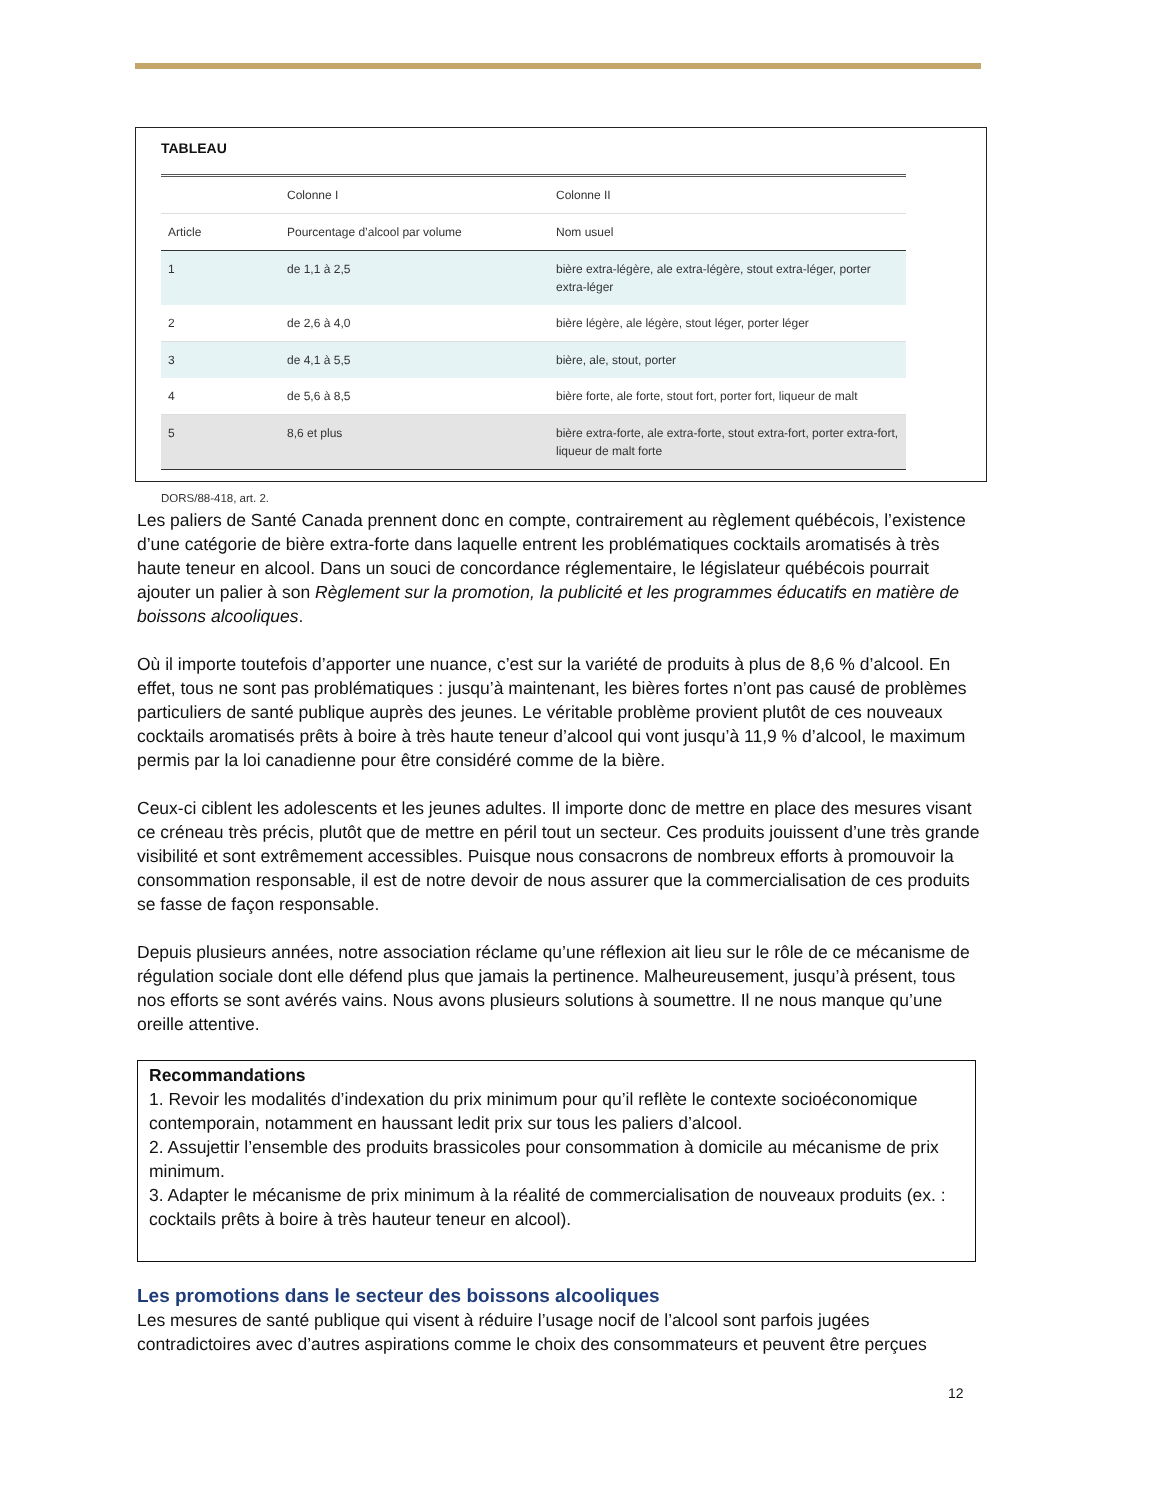TABLEAU
| | Colonne I | Colonne II |
| Article | Pourcentage d’alcool par volume | Nom usuel |
| 1 | de 1,1 à 2,5 | bière extra-légère, ale extra-légère, stout extra-léger, porter extra-léger |
| 2 | de 2,6 à 4,0 | bière légère, ale légère, stout léger, porter léger |
| 3 | de 4,1 à 5,5 | bière, ale, stout, porter |
| 4 | de 5,6 à 8,5 | bière forte, ale forte, stout fort, porter fort, liqueur de malt |
| 5 | 8,6 et plus | bière extra-forte, ale extra-forte, stout extra-fort, porter extra-fort, liqueur de malt forte |
DORS/88-418, art. 2.
Les paliers de Santé Canada prennent donc en compte, contrairement au règlement québécois, l’existence d’une catégorie de bière extra-forte dans laquelle entrent les problématiques cocktails aromatisés à très haute teneur en alcool. Dans un souci de concordance réglementaire, le législateur québécois pourrait ajouter un palier à son Règlement sur la promotion, la publicité et les programmes éducatifs en matière de boissons alcooliques.
Où il importe toutefois d’apporter une nuance, c’est sur la variété de produits à plus de 8,6 % d’alcool. En effet, tous ne sont pas problématiques : jusqu’à maintenant, les bières fortes n’ont pas causé de problèmes particuliers de santé publique auprès des jeunes. Le véritable problème provient plutôt de ces nouveaux cocktails aromatisés prêts à boire à très haute teneur d’alcool qui vont jusqu’à 11,9 % d’alcool, le maximum permis par la loi canadienne pour être considéré comme de la bière.
Ceux-ci ciblent les adolescents et les jeunes adultes. Il importe donc de mettre en place des mesures visant ce créneau très précis, plutôt que de mettre en péril tout un secteur. Ces produits jouissent d’une très grande visibilité et sont extrêmement accessibles. Puisque nous consacrons de nombreux efforts à promouvoir la consommation responsable, il est de notre devoir de nous assurer que la commercialisation de ces produits se fasse de façon responsable.
Depuis plusieurs années, notre association réclame qu’une réflexion ait lieu sur le rôle de ce mécanisme de régulation sociale dont elle défend plus que jamais la pertinence. Malheureusement, jusqu’à présent, tous nos efforts se sont avérés vains. Nous avons plusieurs solutions à soumettre. Il ne nous manque qu’une oreille attentive.
Recommandations
1. Revoir les modalités d’indexation du prix minimum pour qu’il reflète le contexte socioéconomique contemporain, notamment en haussant ledit prix sur tous les paliers d’alcool.
2. Assujettir l’ensemble des produits brassicoles pour consommation à domicile au mécanisme de prix minimum.
3. Adapter le mécanisme de prix minimum à la réalité de commercialisation de nouveaux produits (ex. : cocktails prêts à boire à très hauteur teneur en alcool).
Les promotions dans le secteur des boissons alcooliques
Les mesures de santé publique qui visent à réduire l’usage nocif de l’alcool sont parfois jugées contradictoires avec d’autres aspirations comme le choix des consommateurs et peuvent être perçues
12